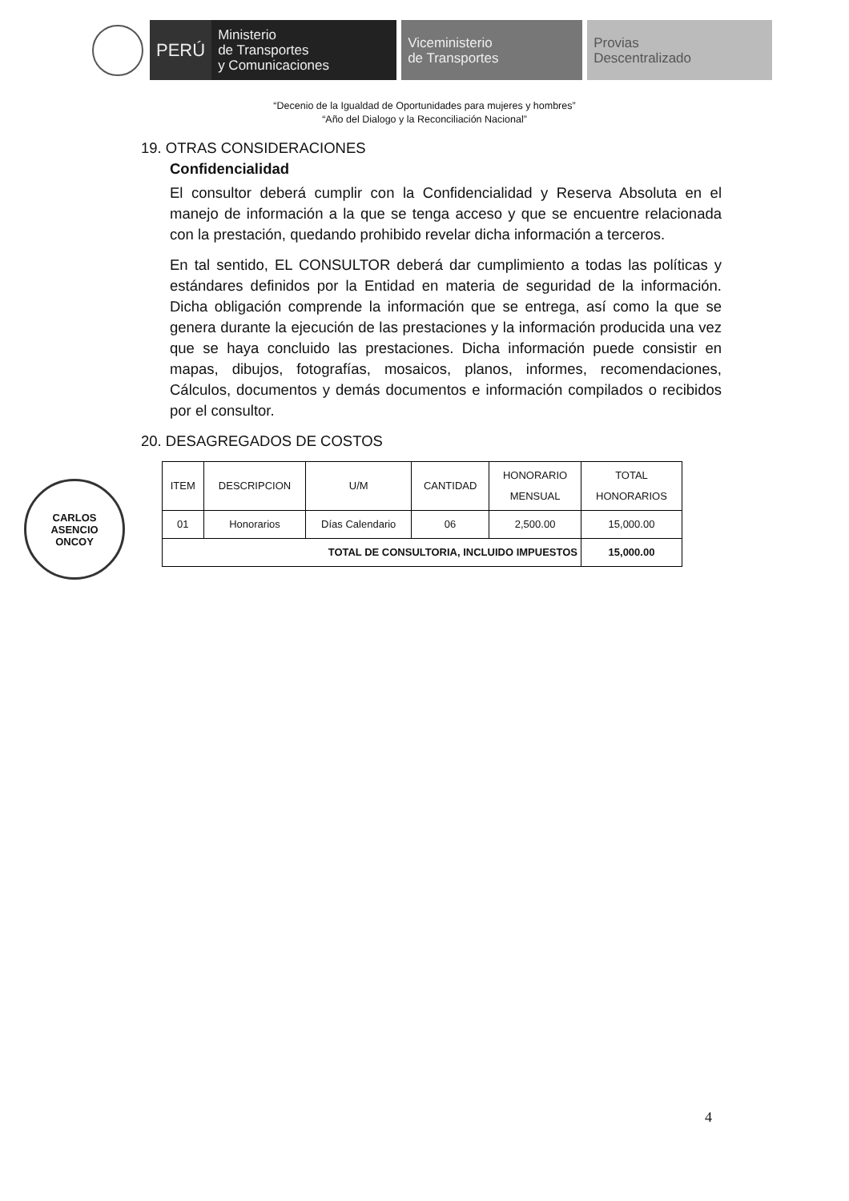PERÚ
Ministerio
de Transportes
y Comunicaciones
Viceministerio
de Transportes
Provias
Descentralizado
“Decenio de la Igualdad de Oportunidades para mujeres y hombres”
“Año del Dialogo y la Reconciliación Nacional”
19. OTRAS CONSIDERACIONES
Confidencialidad
El consultor deberá cumplir con la Confidencialidad y Reserva Absoluta en el manejo de información a la que se tenga acceso y que se encuentre relacionada con la prestación, quedando prohibido revelar dicha información a terceros.
En tal sentido, EL CONSULTOR deberá dar cumplimiento a todas las políticas y estándares definidos por la Entidad en materia de seguridad de la información. Dicha obligación comprende la información que se entrega, así como la que se genera durante la ejecución de las prestaciones y la información producida una vez que se haya concluido las prestaciones. Dicha información puede consistir en mapas, dibujos, fotografías, mosaicos, planos, informes, recomendaciones, Cálculos, documentos y demás documentos e información compilados o recibidos por el consultor.
20. DESAGREGADOS DE COSTOS
| ITEM | DESCRIPCION | U/M | CANTIDAD | HONORARIO MENSUAL | TOTAL HONORARIOS |
| --- | --- | --- | --- | --- | --- |
| 01 | Honorarios | Días Calendario | 06 | 2,500.00 | 15,000.00 |
| TOTAL DE CONSULTORIA, INCLUIDO IMPUESTOS | | | | | 15,000.00 |
CARLOS
ASENCIO
ONCOY
4